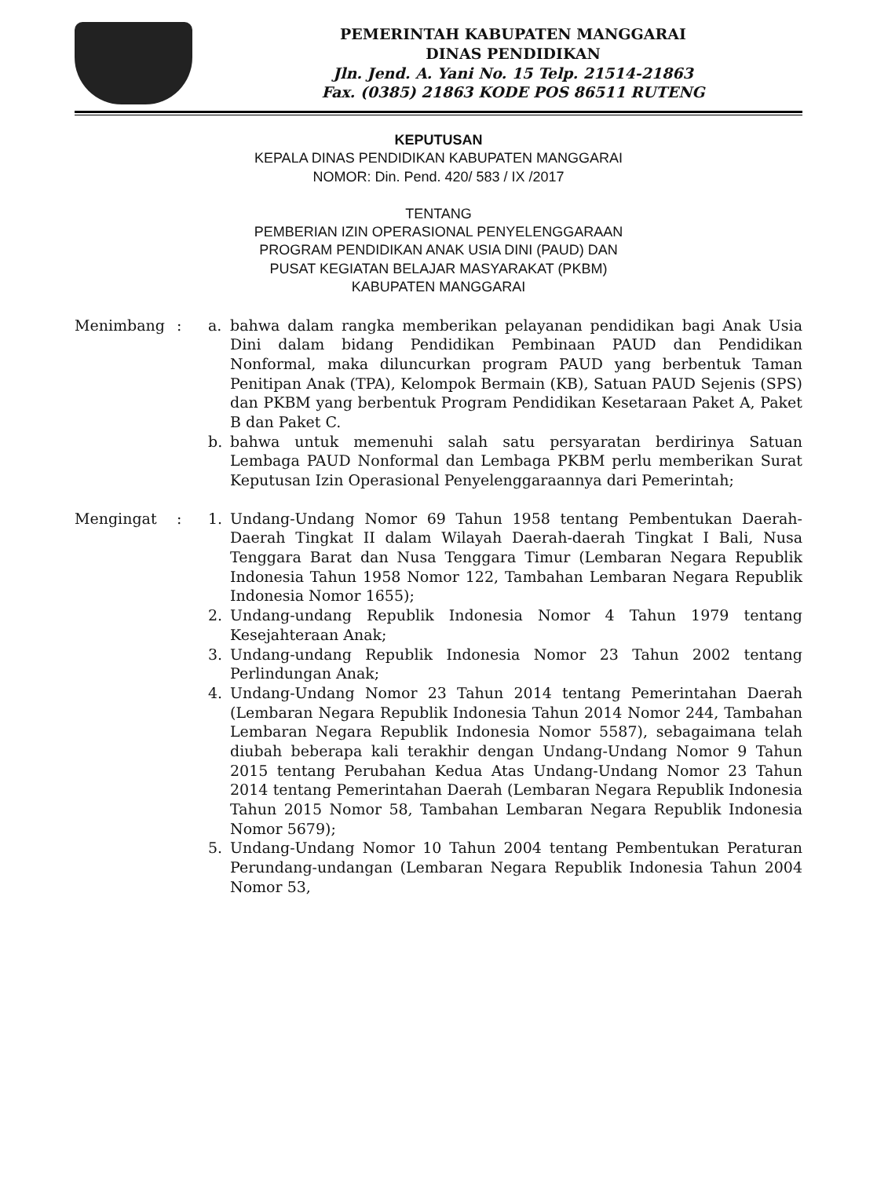PEMERINTAH KABUPATEN MANGGARAI
DINAS PENDIDIKAN
Jln. Jend. A. Yani No. 15 Telp. 21514-21863
Fax. (0385) 21863 KODE POS 86511 RUTENG
KEPUTUSAN
KEPALA DINAS PENDIDIKAN KABUPATEN MANGGARAI
NOMOR: Din. Pend. 420/ 583 / IX /2017
TENTANG
PEMBERIAN IZIN OPERASIONAL PENYELENGGARAAN
PROGRAM PENDIDIKAN ANAK USIA DINI (PAUD) DAN
PUSAT KEGIATAN BELAJAR MASYARAKAT (PKBM)
KABUPATEN MANGGARAI
Menimbang : a. bahwa dalam rangka memberikan pelayanan pendidikan bagi Anak Usia Dini dalam bidang Pendidikan Pembinaan PAUD dan Pendidikan Nonformal, maka diluncurkan program PAUD yang berbentuk Taman Penitipan Anak (TPA), Kelompok Bermain (KB), Satuan PAUD Sejenis (SPS) dan PKBM yang berbentuk Program Pendidikan Kesetaraan Paket A, Paket B dan Paket C.
b. bahwa untuk memenuhi salah satu persyaratan berdirinya Satuan Lembaga PAUD Nonformal dan Lembaga PKBM perlu memberikan Surat Keputusan Izin Operasional Penyelenggaraannya dari Pemerintah;
Mengingat : 1. Undang-Undang Nomor 69 Tahun 1958 tentang Pembentukan Daerah-Daerah Tingkat II dalam Wilayah Daerah-daerah Tingkat I Bali, Nusa Tenggara Barat dan Nusa Tenggara Timur (Lembaran Negara Republik Indonesia Tahun 1958 Nomor 122, Tambahan Lembaran Negara Republik Indonesia Nomor 1655);
2. Undang-undang Republik Indonesia Nomor 4 Tahun 1979 tentang Kesejahteraan Anak;
3. Undang-undang Republik Indonesia Nomor 23 Tahun 2002 tentang Perlindungan Anak;
4. Undang-Undang Nomor 23 Tahun 2014 tentang Pemerintahan Daerah (Lembaran Negara Republik Indonesia Tahun 2014 Nomor 244, Tambahan Lembaran Negara Republik Indonesia Nomor 5587), sebagaimana telah diubah beberapa kali terakhir dengan Undang-Undang Nomor 9 Tahun 2015 tentang Perubahan Kedua Atas Undang-Undang Nomor 23 Tahun 2014 tentang Pemerintahan Daerah (Lembaran Negara Republik Indonesia Tahun 2015 Nomor 58, Tambahan Lembaran Negara Republik Indonesia Nomor 5679);
5. Undang-Undang Nomor 10 Tahun 2004 tentang Pembentukan Peraturan Perundang-undangan (Lembaran Negara Republik Indonesia Tahun 2004 Nomor 53,